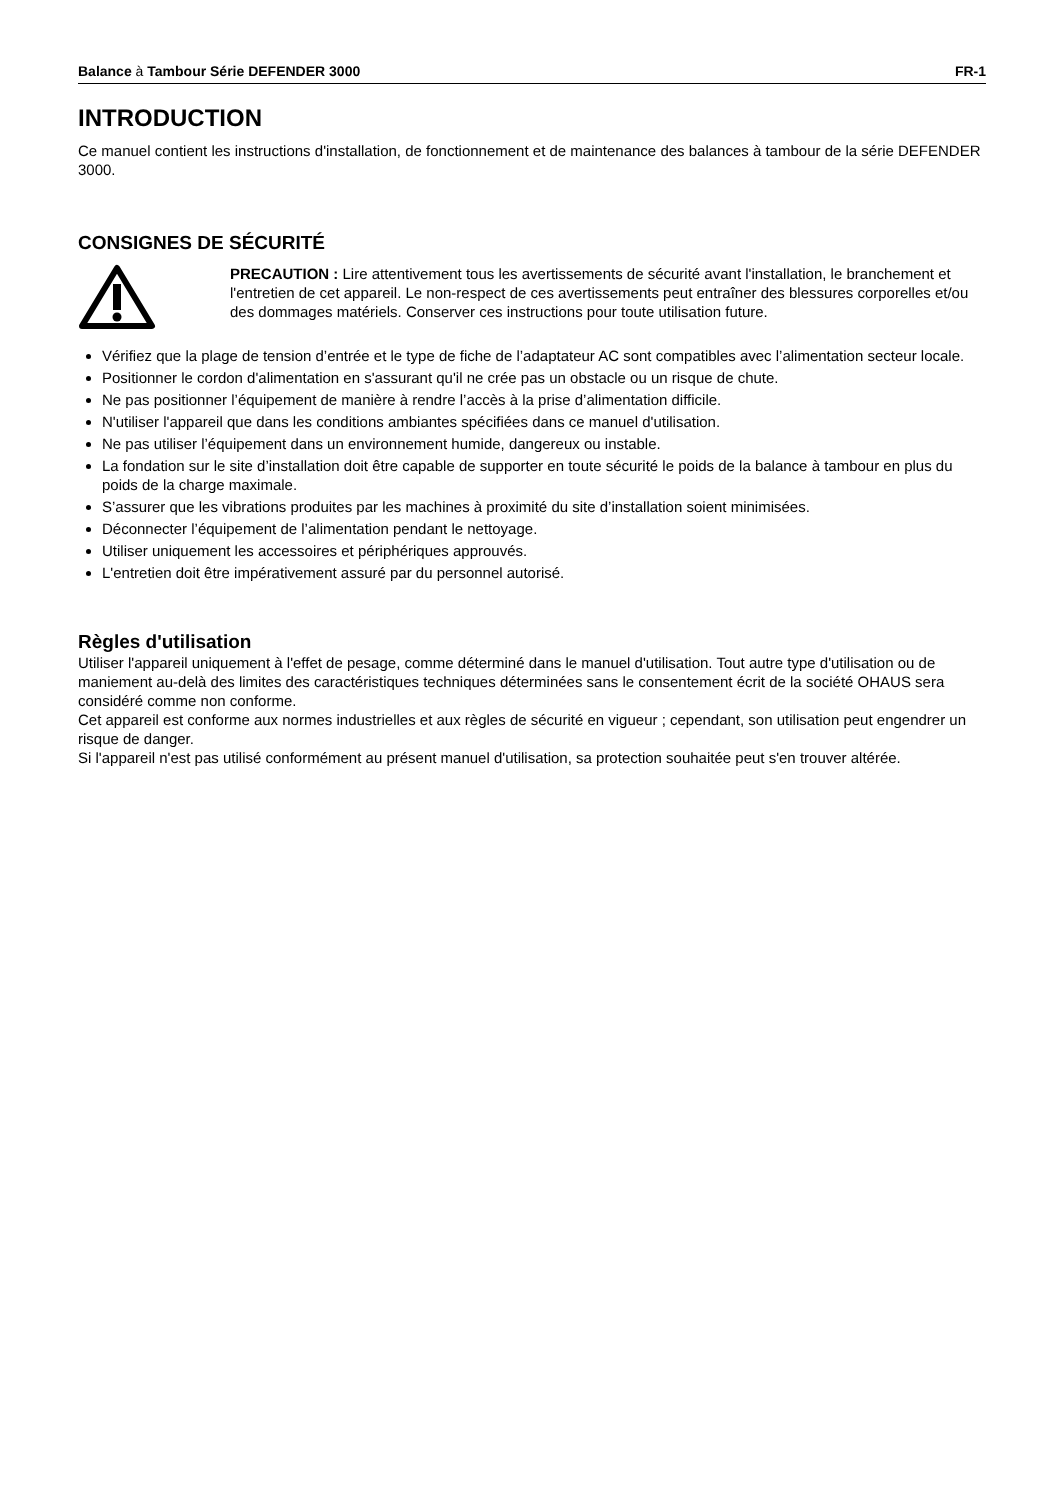Balance à Tambour Série DEFENDER 3000 FR-1
INTRODUCTION
Ce manuel contient les instructions d'installation, de fonctionnement et de maintenance des balances à tambour de la série DEFENDER 3000.
CONSIGNES DE SÉCURITÉ
PRECAUTION : Lire attentivement tous les avertissements de sécurité avant l'installation, le branchement et l'entretien de cet appareil. Le non-respect de ces avertissements peut entraîner des blessures corporelles et/ou des dommages matériels. Conserver ces instructions pour toute utilisation future.
Vérifiez que la plage de tension d’entrée et le type de fiche de l’adaptateur AC sont compatibles avec l’alimentation secteur locale.
Positionner le cordon d'alimentation en s'assurant qu'il ne crée pas un obstacle ou un risque de chute.
Ne pas positionner l’équipement de manière à rendre l’accès à la prise d’alimentation difficile.
N'utiliser l'appareil que dans les conditions ambiantes spécifiées dans ce manuel d'utilisation.
Ne pas utiliser l’équipement dans un environnement humide, dangereux ou instable.
La fondation sur le site d’installation doit être capable de supporter en toute sécurité le poids de la balance à tambour en plus du poids de la charge maximale.
S’assurer que les vibrations produites par les machines à proximité du site d’installation soient minimisées.
Déconnecter l’équipement de l’alimentation pendant le nettoyage.
Utiliser uniquement les accessoires et périphériques approuvés.
L'entretien doit être impérativement assuré par du personnel autorisé.
Règles d'utilisation
Utiliser l'appareil uniquement à l'effet de pesage, comme déterminé dans le manuel d'utilisation. Tout autre type d'utilisation ou de maniement au-delà des limites des caractéristiques techniques déterminées sans le consentement écrit de la société OHAUS sera considéré comme non conforme.
Cet appareil est conforme aux normes industrielles et aux règles de sécurité en vigueur ; cependant, son utilisation peut engendrer un risque de danger.
Si l'appareil n'est pas utilisé conformément au présent manuel d'utilisation, sa protection souhaitée peut s'en trouver altérée.